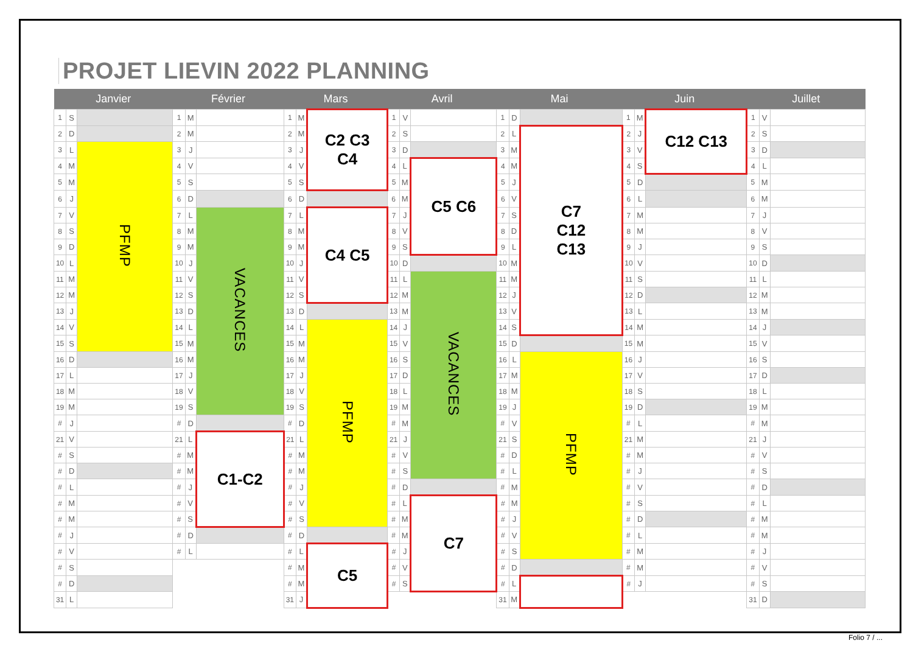PROJET LIEVIN 2022 PLANNING
| Janvier | | | Février | | | Mars | | | Avril | | | Mai | | | Juin | | | Juillet | | |
| --- | --- | --- | --- | --- | --- | --- | --- | --- | --- | --- | --- | --- | --- | --- | --- | --- | --- | --- | --- | --- |
| 1 | S | | 1 | M | | 1 | M | C2 C3 C4 | 1 | V | | 1 | D | | 1 | M | C12 C13 | 1 | V | |
| 2 | D | | 2 | M | | 2 | M | | 2 | S | | 2 | L | C7 C12 C13 | 2 | J | | 2 | S | |
| 3 | L | PFMP | 3 | J | | 3 | J | | 3 | D | | 3 | M | | 3 | V | | 3 | D | |
| 4 | M | | 4 | V | | 4 | V | | 4 | L | C5 C6 | 4 | M | | 4 | S | | 4 | L | |
| 5 | M | | 5 | S | | 5 | S | | 5 | M | | 5 | J | | 5 | D | | 5 | M | |
| 6 | J | | 6 | D | | 6 | D | | 6 | M | | 6 | V | | 6 | L | | 6 | M | |
| 7 | V | | 7 | L | VACANCES | 7 | L | C4 C5 | 7 | J | | 7 | S | | 7 | M | | 7 | J | |
| 8 | S | | 8 | M | | 8 | M | | 8 | V | | 8 | D | | 8 | M | | 8 | V | |
| 9 | D | | 9 | M | | 9 | M | | 9 | S | | 9 | L | | 9 | J | | 9 | S | |
| 10 | L | | 10 | J | | 10 | J | | 10 | D | | 10 | M | | 10 | V | | 10 | D | |
| 11 | M | | 11 | V | | 11 | V | | 11 | L | VACANCES | 11 | M | | 11 | S | | 11 | L | |
| 12 | M | | 12 | S | | 12 | S | | 12 | M | | 12 | J | | 12 | D | | 12 | M | |
| 13 | J | | 13 | D | | 13 | D | | 13 | M | | 13 | V | | 13 | L | | 13 | M | |
| 14 | V | | 14 | L | | 14 | L | PFMP | 14 | J | | 14 | S | | 14 | M | | 14 | J | |
| 15 | S | | 15 | M | | 15 | M | | 15 | V | | 15 | D | | 15 | M | | 15 | V | |
| 16 | D | | 16 | M | | 16 | M | | 16 | S | | 16 | L | PFMP | 16 | J | | 16 | S | |
| 17 | L | | 17 | J | | 17 | J | | 17 | D | | 17 | M | | 17 | V | | 17 | D | |
| 18 | M | | 18 | V | | 18 | V | | 18 | L | | 18 | M | | 18 | S | | 18 | L | |
| 19 | M | | 19 | S | | 19 | S | | 19 | M | | 19 | J | | 19 | D | | 19 | M | |
| # | J | | # | D | | # | D | | # | M | | # | V | | # | L | | # | M | |
| 21 | V | | 21 | L | C1-C2 | 21 | L | | 21 | J | | 21 | S | | 21 | M | | 21 | J | |
| # | S | | # | M | | # | M | | # | V | | # | D | | # | M | | # | V | |
| # | D | | # | M | | # | M | | # | S | | # | L | | # | J | | # | S | |
| # | L | | # | J | | # | J | | # | D | | # | M | | # | V | | # | D | |
| # | M | | # | V | | # | V | | # | L | C7 | # | M | | # | S | | # | L | |
| # | M | | # | S | | # | S | | # | M | | # | J | | # | D | | # | M | |
| # | J | | # | D | | # | D | | # | M | | # | V | | # | L | | # | M | |
| # | V | | # | L | | # | L | C5 | # | J | | # | S | | # | M | | # | J | |
| # | S | | | | | # | M | | # | V | | # | D | | # | M | | # | V | |
| # | D | | | | | # | M | | # | S | | # | L | | # | J | | # | S | |
| 31 | L | | | | | 31 | J | | | | | 31 | M | | | | | 31 | D | |
Folio 7 / ...